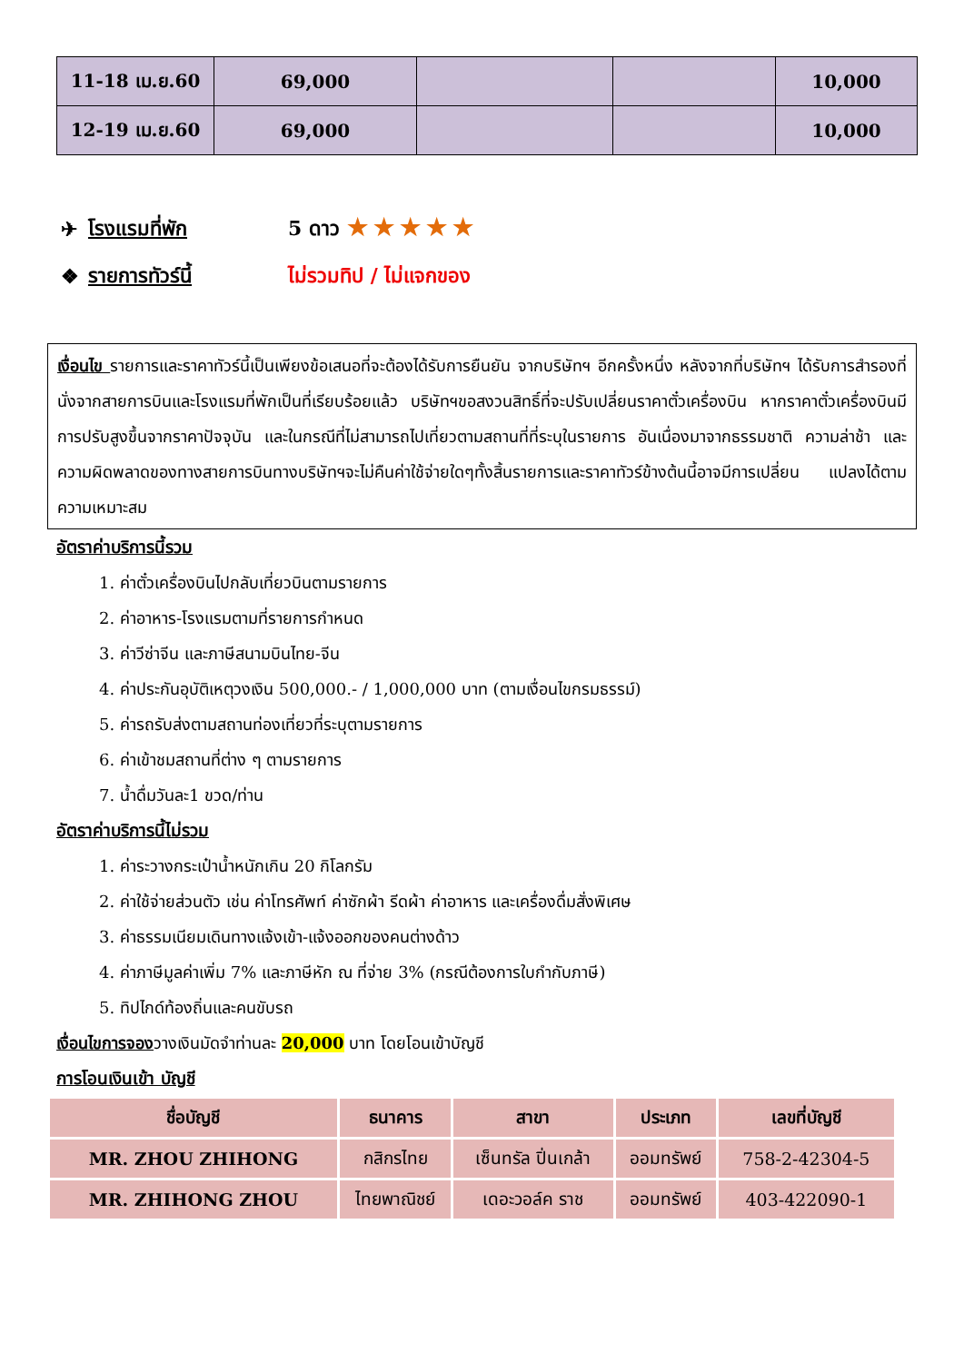| 11-18 เม.ย.60 | 69,000 | | | 10,000 |
| 12-19 เม.ย.60 | 69,000 | | | 10,000 |
✈ โรงแรมที่พัก 5 ดาว ★★★★★
❖ รายการทัวร์นี้ ไม่รวมทิป / ไม่แจกของ
เงื่อนไข รายการและราคาทัวร์นี้เป็นเพียงข้อเสนอที่จะต้องได้รับการยืนยัน จากบริษัทฯ อีกครั้งหนึ่ง หลังจากที่บริษัทฯ ได้รับการสำรองที่นั่งจากสายการบินและโรงแรมที่พักเป็นที่เรียบร้อยแล้ว บริษัทฯขอสงวนสิทธิ์ที่จะปรับเปลี่ยนราคาตั๋วเครื่องบิน หากราคาตั๋วเครื่องบินมีการปรับสูงขึ้นจากราคาปัจจุบัน และในกรณีที่ไม่สามารถไปเที่ยวตามสถานที่ที่ระบุในรายการ อันเนื่องมาจากธรรมชาติ ความล่าช้า และความผิดพลาดของทางสายการบินทางบริษัทฯจะไม่คืนค่าใช้จ่ายใดๆทั้งสิ้นรายการและราคาทัวร์ข้างต้นนี้อาจมีการเปลี่ยน แปลงได้ตามความเหมาะสม
อัตราค่าบริการนี้รวม
1. ค่าตั๋วเครื่องบินไปกลับเที่ยวบินตามรายการ
2. ค่าอาหาร-โรงแรมตามที่รายการกำหนด
3. ค่าวีซ่าจีน และภาษีสนามบินไทย-จีน
4. ค่าประกันอุบัติเหตุวงเงิน 500,000.- / 1,000,000 บาท (ตามเงื่อนไขกรมธรรม์)
5. ค่ารถรับส่งตามสถานท่องเที่ยวที่ระบุตามรายการ
6. ค่าเข้าชมสถานที่ต่าง ๆ ตามรายการ
7. น้ำดื่มวันละ1 ขวด/ท่าน
อัตราค่าบริการนี้ไม่รวม
1. ค่าระวางกระเป๋าน้ำหนักเกิน 20 กิโลกรัม
2. ค่าใช้จ่ายส่วนตัว เช่น ค่าโทรศัพท์ ค่าซักผ้า รีดผ้า ค่าอาหาร และเครื่องดื่มสั่งพิเศษ
3. ค่าธรรมเนียมเดินทางแจ้งเข้า-แจ้งออกของคนต่างด้าว
4. ค่าภาษีมูลค่าเพิ่ม 7% และภาษีหัก ณ ที่จ่าย 3% (กรณีต้องการใบกำกับภาษี)
5. ทิปไกด์ท้องถิ่นและคนขับรถ
เงื่อนไขการจองวางเงินมัดจำท่านละ 20,000 บาท โดยโอนเข้าบัญชี
การโอนเงินเข้า บัญชี
| ชื่อบัญชี | ธนาคาร | สาขา | ประเภท | เลขที่บัญชี |
| --- | --- | --- | --- | --- |
| MR. ZHOU ZHIHONG | กสิกรไทย | เซ็นทรัล ปิ่นเกล้า | ออมทรัพย์ | 758-2-42304-5 |
| MR. ZHIHONG ZHOU | ไทยพาณิชย์ | เดอะวอล์ค ราช | ออมทรัพย์ | 403-422090-1 |